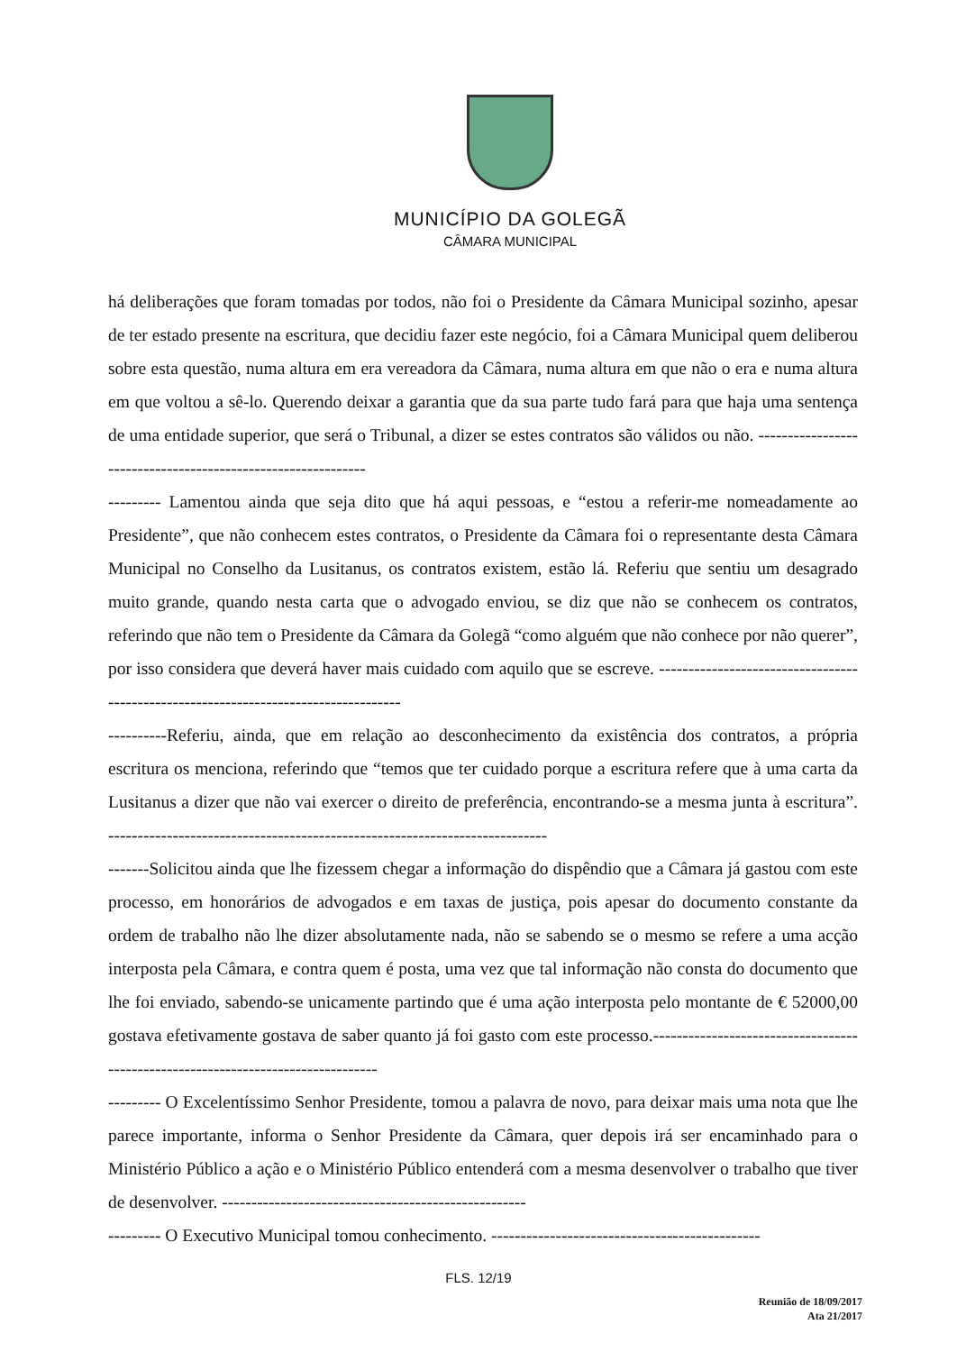MUNICÍPIO DA GOLEGÃ
CÂMARA MUNICIPAL
há deliberações que foram tomadas por todos, não foi o Presidente da Câmara Municipal sozinho, apesar de ter estado presente na escritura, que decidiu fazer este negócio, foi a Câmara Municipal quem deliberou sobre esta questão, numa altura em era vereadora da Câmara, numa altura em que não o era e numa altura em que voltou a sê-lo. Querendo deixar a garantia que da sua parte tudo fará para que haja uma sentença de uma entidade superior, que será o Tribunal, a dizer se estes contratos são válidos ou não. -------------------------------------------------------------
--------- Lamentou ainda que seja dito que há aqui pessoas, e “estou a referir-me nomeadamente ao Presidente”, que não conhecem estes contratos, o Presidente da Câmara foi o representante desta Câmara Municipal no Conselho da Lusitanus, os contratos existem, estão lá. Referiu que sentiu um desagrado muito grande, quando nesta carta que o advogado enviou, se diz que não se conhecem os contratos, referindo que não tem o Presidente da Câmara da Golegã “como alguém que não conhece por não querer”, por isso considera que deverá haver mais cuidado com aquilo que se escreve. ------------------------------------------------------------------------------------
----------Referiu, ainda, que em relação ao desconhecimento da existência dos contratos, a própria escritura os menciona, referindo que “temos que ter cuidado porque a escritura refere que à uma carta da Lusitanus a dizer que não vai exercer o direito de preferência, encontrando-se a mesma junta à escritura”. ---------------------------------------------------------------------------
-------Solicitou ainda que lhe fizessem chegar a informação do dispêndio que a Câmara já gastou com este processo, em honorários de advogados e em taxas de justiça, pois apesar do documento constante da ordem de trabalho não lhe dizer absolutamente nada, não se sabendo se o mesmo se refere a uma acção interposta pela Câmara, e contra quem é posta, uma vez que tal informação não consta do documento que lhe foi enviado, sabendo-se unicamente partindo que é uma ação interposta pelo montante de € 52000,00 gostava efetivamente gostava de saber quanto já foi gasto com este processo.---------------------------------------------------------------------------------
--------- O Excelentíssimo Senhor Presidente, tomou a palavra de novo, para deixar mais uma nota que lhe parece importante, informa o Senhor Presidente da Câmara, quer depois irá ser encaminhado para o Ministério Público a ação e o Ministério Público entenderá com a mesma desenvolver o trabalho que tiver de desenvolver. ----------------------------------------------------
--------- O Executivo Municipal tomou conhecimento. ----------------------------------------------
FLS. 12/19
Reunião de 18/09/2017
Ata 21/2017